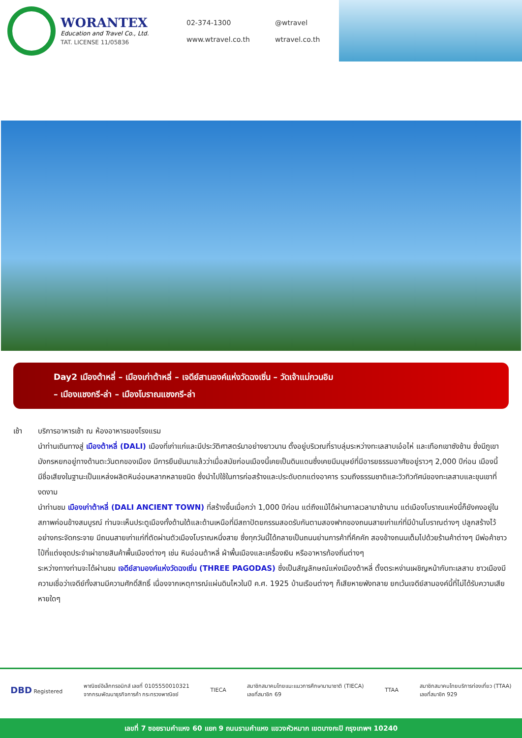WORANTEX
Education and Travel Co., Ltd.
TAT. LICENSE 11/05836
02-374-1300
@wtravel
www.wtravel.co.th
wtravel.co.th
Day2 เมืองต้าหลี่ – เมืองเก่าต้าหลี่ – เจดีย์สามองค์แห่งวัดฉงเซิ่น – วัดเจ้าแม่กวนอิม
– เมืองแชงกรี-ล่า – เมืองโบราณแชงกรี-ล่า
เช้า บริการอาหารเช้า ณ ห้องอาหารของโรงแรม
นำท่านเดินทางสู่ เมืองต้าหลี่ (DALI) เมืองที่เก่าแก่และมีประวัติศาสตร์มาอย่างยาวนาน ตั้งอยู่บริเวณที่ราบลุ่มระหว่างทะเลสาบเอ๋อไห่ และเทือกเขาซังช้าน ซึ่งมีภูเขามังกรหยกอยู่ทางด้านตะวันตกของเมือง มีการยืนยันมาแล้วว่าเมื่อสมัยก่อนเมืองนี้เคยเป็นดินแดนซึ่งเคยมีมนุษย์ที่มีอารยธรรมอาศัยอยู่ราวๆ 2,000 ปีก่อน เมืองนี้มีชื่อเสียงในฐานะเป็นแหล่งผลิตหินอ่อนหลากหลายชนิด ซึ่งนำไปใช้ในการก่อสร้างและประดับตกแต่งอาคาร รวมถึงธรรมชาติและวิวทิวทัศน์ของทะเลสาบและขุนเขาที่งดงาม
นำท่านชม เมืองเก่าต้าหลี่ (DALI ANCIENT TOWN) ที่สร้างขึ้นเมื่อกว่า 1,000 ปีก่อน แต่ถึงแม้ได้ผ่านกาลเวลามาช้านาน แต่เมืองโบราณแห่งนี้ก็ยังคงอยู่ในสภาพค่อนข้างสมบูรณ์ ท่านจะเห็นประตูเมืองทั้งด้านใต้และด้านเหนือที่มีสถาปัตยกรรมสอดรับกันตามสองฟากของถนนสายเก่าแก่ที่มีบ้านโบราณต่างๆ ปลูกสร้างไว้อย่างกระจัดกระจาย มีถนนสายเก่าแก่ที่ตัดผ่านตัวเมืองโบราณหนึ่งสาย ซึ่งทุกวันนี้ได้กลายเป็นถนนย่านการค้าที่คึกคัก สองข้างถนนเต็มไปด้วยร้านค้าต่างๆ มีพ่อค้าชาวไป๋ที่แต่งชุดประจำเผ่าขายสินค้าพื้นเมืองต่างๆ เช่น หินอ่อนต้าหลี่ ผ้าพื้นเมืองและเครื่องเงิน หรืออาหารท้องถิ่นต่างๆ
ระหว่างทางท่านจะได้ผ่านชม เจดีย์สามองค์แห่งวัดฉงเซิ่น (THREE PAGODAS) ซึ่งเป็นสัญลักษณ์แห่งเมืองต้าหลี่ ตั้งตระหง่านเผชิญหน้ากับทะเลสาบ ชาวเมืองมีความเชื่อว่าเจดีย์ทั้งสามมีความศักดิ์สิทธิ์ เนื่องจากเหตุการณ์แผ่นดินไหวในปี ค.ศ. 1925 บ้านเรือนต่างๆ ก็เสียหายพังทลาย ยกเว้นเจดีย์สามองค์นี้ที่ไม่ได้รับความเสียหายใดๆ
DBD Registered
พาณิชย์อิเล็กทรอนิกส์ เลขที่ 0105550010321
จากกรมพัฒนาธุรกิจการค้า กระทรวงพาณิชย์
TIECA
สมาชิกสมาคมไทยแนะแนวการศึกษานานาชาติ (TIECA)
เลขที่สมาชิก 69
TTAA
สมาชิกสมาคมไทยบริการท่องเที่ยว (TTAA)
เลขที่สมาชิก 929
เลขที่ 7 ซอยรามคำแหง 60 แยก 9 ถนนรามคำแหง แขวงหัวหมาก เขตบางกะปิ กรุงเทพฯ 10240